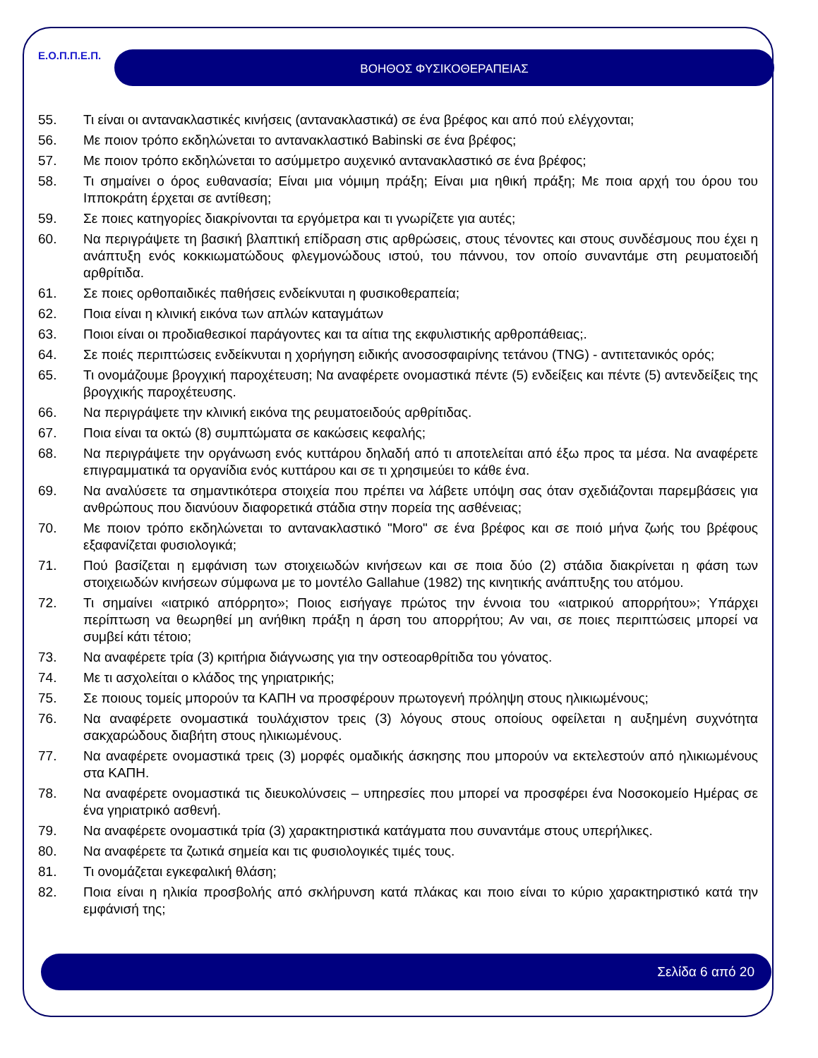Ε.Ο.Π.Π.Ε.Π. ΒΟΗΘΟΣ ΦΥΣΙΚΟΘΕΡΑΠΕΙΑΣ
55. Τι είναι οι αντανακλαστικές κινήσεις (αντανακλαστικά) σε ένα βρέφος και από πού ελέγχονται;
56. Με ποιον τρόπο εκδηλώνεται το αντανακλαστικό Babinski σε ένα βρέφος;
57. Με ποιον τρόπο εκδηλώνεται το ασύμμετρο αυχενικό αντανακλαστικό σε ένα βρέφος;
58. Τι σημαίνει ο όρος ευθανασία; Είναι μια νόμιμη πράξη; Είναι μια ηθική πράξη; Με ποια αρχή του όρου του Ιπποκράτη έρχεται σε αντίθεση;
59. Σε ποιες κατηγορίες διακρίνονται τα εργόμετρα και τι γνωρίζετε για αυτές;
60. Να περιγράψετε τη βασική βλαπτική επίδραση στις αρθρώσεις, στους τένοντες και στους συνδέσμους που έχει η ανάπτυξη ενός κοκκιωματώδους φλεγμονώδους ιστού, του πάννου, τον οποίο συναντάμε στη ρευματοειδή αρθρίτιδα.
61. Σε ποιες ορθοπαιδικές παθήσεις ενδείκνυται η φυσικοθεραπεία;
62. Ποια είναι η κλινική εικόνα των απλών καταγμάτων
63. Ποιοι είναι οι προδιαθεσικοί παράγοντες και τα αίτια της εκφυλιστικής αρθροπάθειας;.
64. Σε ποιές περιπτώσεις ενδείκνυται η χορήγηση ειδικής ανοσοσφαιρίνης τετάνου (TNG) - αντιτετανικός ορός;
65. Τι ονομάζουμε βρογχική παροχέτευση; Να αναφέρετε ονομαστικά πέντε (5) ενδείξεις και πέντε (5) αντενδείξεις της βρογχικής παροχέτευσης.
66. Να περιγράψετε την κλινική εικόνα της ρευματοειδούς αρθρίτιδας.
67. Ποια είναι τα οκτώ (8) συμπτώματα σε κακώσεις κεφαλής;
68. Να περιγράψετε την οργάνωση ενός κυττάρου δηλαδή από τι αποτελείται από έξω προς τα μέσα. Να αναφέρετε επιγραμματικά τα οργανίδια ενός κυττάρου και σε τι χρησιμεύει το κάθε ένα.
69. Να αναλύσετε τα σημαντικότερα στοιχεία που πρέπει να λάβετε υπόψη σας όταν σχεδιάζονται παρεμβάσεις για ανθρώπους που διανύουν διαφορετικά στάδια στην πορεία της ασθένειας;
70. Με ποιον τρόπο εκδηλώνεται το αντανακλαστικό "Moro" σε ένα βρέφος και σε ποιό μήνα ζωής του βρέφους εξαφανίζεται φυσιολογικά;
71. Πού βασίζεται η εμφάνιση των στοιχειωδών κινήσεων και σε ποια δύο (2) στάδια διακρίνεται η φάση των στοιχειωδών κινήσεων σύμφωνα με το μοντέλο Gallahue (1982) της κινητικής ανάπτυξης του ατόμου.
72. Τι σημαίνει «ιατρικό απόρρητο»; Ποιος εισήγαγε πρώτος την έννοια του «ιατρικού απορρήτου»; Υπάρχει περίπτωση να θεωρηθεί μη ανήθικη πράξη η άρση του απορρήτου; Αν ναι, σε ποιες περιπτώσεις μπορεί να συμβεί κάτι τέτοιο;
73. Να αναφέρετε τρία (3) κριτήρια διάγνωσης για την οστεοαρθρίτιδα του γόνατος.
74. Με τι ασχολείται ο κλάδος της γηριατρικής;
75. Σε ποιους τομείς μπορούν τα ΚΑΠΗ να προσφέρουν πρωτογενή πρόληψη στους ηλικιωμένους;
76. Να αναφέρετε ονομαστικά τουλάχιστον τρεις (3) λόγους στους οποίους οφείλεται η αυξημένη συχνότητα σακχαρώδους διαβήτη στους ηλικιωμένους.
77. Να αναφέρετε ονομαστικά τρεις (3) μορφές ομαδικής άσκησης που μπορούν να εκτελεστούν από ηλικιωμένους στα ΚΑΠΗ.
78. Να αναφέρετε ονομαστικά τις διευκολύνσεις – υπηρεσίες που μπορεί να προσφέρει ένα Νοσοκομείο Ημέρας σε ένα γηριατρικό ασθενή.
79. Να αναφέρετε ονομαστικά τρία (3) χαρακτηριστικά κατάγματα που συναντάμε στους υπερήλικες.
80. Να αναφέρετε τα ζωτικά σημεία και τις φυσιολογικές τιμές τους.
81. Τι ονομάζεται εγκεφαλική θλάση;
82. Ποια είναι η ηλικία προσβολής από σκλήρυνση κατά πλάκας και ποιο είναι το κύριο χαρακτηριστικό κατά την εμφάνισή της;
Σελίδα 6 από 20